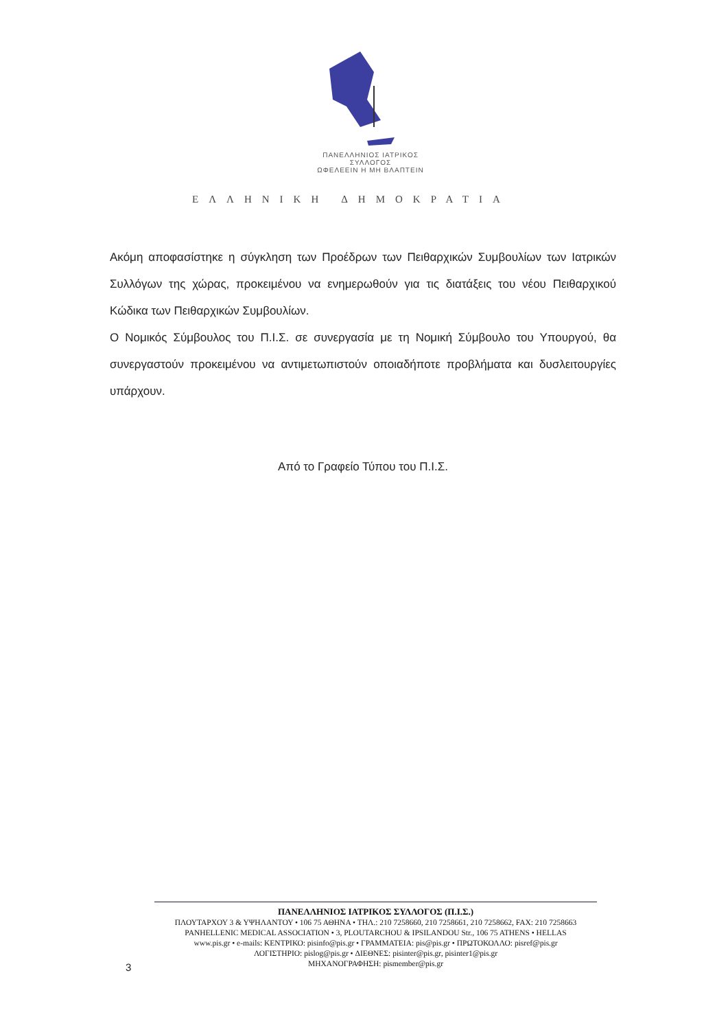ΠΑΝΕΛΛΗΝΙΟΣ ΙΑΤΡΙΚΟΣ ΣΥΛΛΟΓΟΣ
ΩΦΕΛΕΕΙΝ Η ΜΗ ΒΛΑΠΤΕΙΝ
ΕΛΛΗΝΙΚΗ ΔΗΜΟΚΡΑΤΙΑ
Ακόμη αποφασίστηκε η σύγκληση των Προέδρων των Πειθαρχικών Συμβουλίων των Ιατρικών Συλλόγων της χώρας, προκειμένου να ενημερωθούν για τις διατάξεις του νέου Πειθαρχικού Κώδικα των Πειθαρχικών Συμβουλίων.
Ο Νομικός Σύμβουλος του Π.Ι.Σ. σε συνεργασία με τη Νομική Σύμβουλο του Υπουργού, θα συνεργαστούν προκειμένου να αντιμετωπιστούν οποιαδήποτε προβλήματα και δυσλειτουργίες υπάρχουν.
Από το Γραφείο Τύπου του Π.Ι.Σ.
ΠΑΝΕΛΛΗΝΙΟΣ ΙΑΤΡΙΚΟΣ ΣΥΛΛΟΓΟΣ (Π.Ι.Σ.)
ΠΛΟΥΤΑΡΧΟΥ 3 & ΥΨΗΛΑΝΤΟΥ • 106 75 ΑΘΗΝΑ • ΤΗΛ.: 210 7258660, 210 7258661, 210 7258662, FAX: 210 7258663
PANHELLENIC MEDICAL ASSOCIATION • 3, PLOUTARCHOU & IPSILANDOU Str., 106 75 ATHENS • HELLAS
www.pis.gr • e-mails: ΚΕΝΤΡΙΚΟ: pisinfo@pis.gr • ΓΡΑΜΜΑΤΕΙΑ: pis@pis.gr • ΠΡΩΤΟΚΟΛΛΟ: pisref@pis.gr
ΛΟΓΙΣΤΗΡΙΟ: pislog@pis.gr • ΔΙΕΘΝΕΣ: pisinter@pis.gr, pisinter1@pis.gr
ΜΗΧΑΝΟΓΡΑΦΗΣΗ: pismember@pis.gr
3